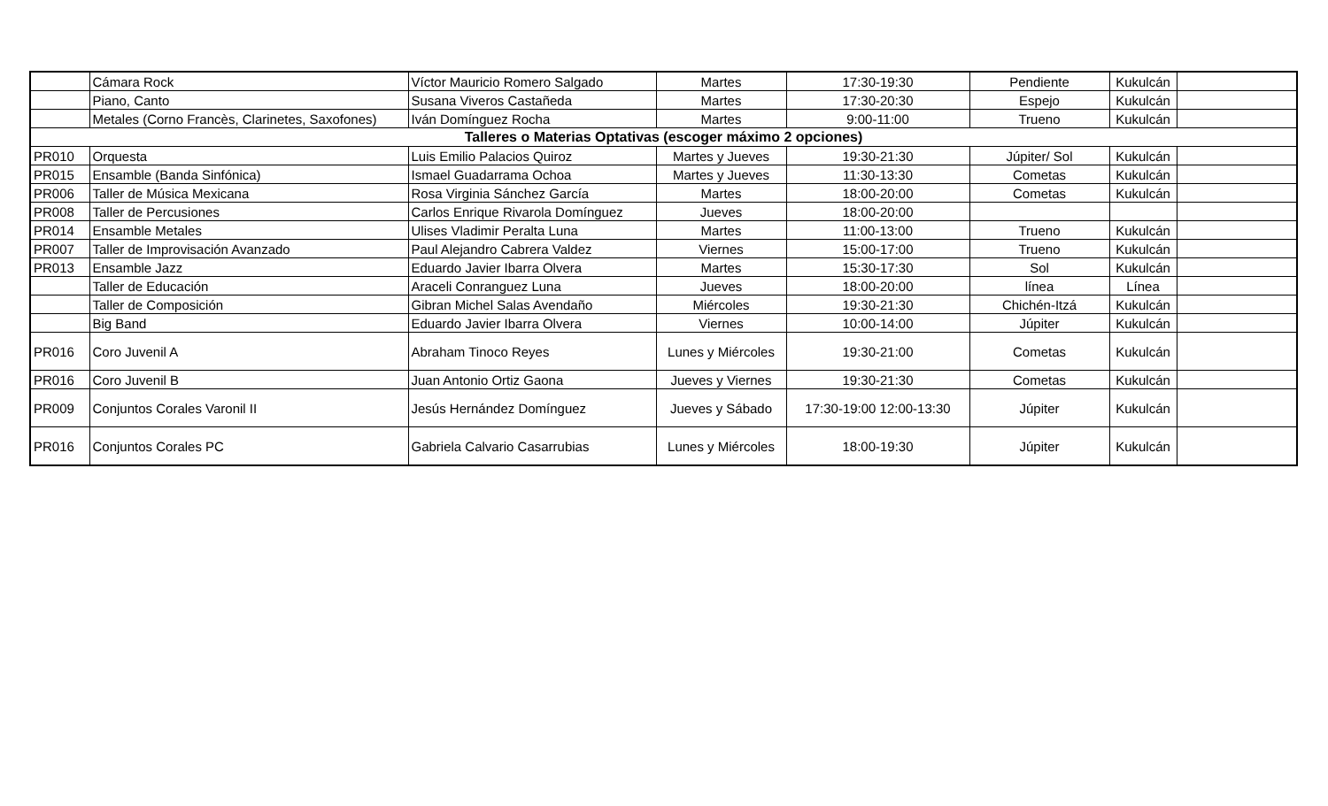| | Cámara Rock | Víctor Mauricio Romero Salgado | Martes | 17:30-19:30 | Pendiente | Kukulcán | |
| | Piano, Canto | Susana Viveros Castañeda | Martes | 17:30-20:30 | Espejo | Kukulcán | |
| | Metales (Corno Francès, Clarinetes, Saxofones) | Iván Domínguez Rocha | Martes | 9:00-11:00 | Trueno | Kukulcán | |
| Talleres o Materias Optativas (escoger máximo 2 opciones) | | | | | | | |
| PR010 | Orquesta | Luis Emilio Palacios Quiroz | Martes y Jueves | 19:30-21:30 | Júpiter/ Sol | Kukulcán | |
| PR015 | Ensamble (Banda Sinfónica) | Ismael Guadarrama Ochoa | Martes y Jueves | 11:30-13:30 | Cometas | Kukulcán | |
| PR006 | Taller de Música Mexicana | Rosa Virginia Sánchez García | Martes | 18:00-20:00 | Cometas | Kukulcán | |
| PR008 | Taller de Percusiones | Carlos Enrique Rivarola Domínguez | Jueves | 18:00-20:00 | | | |
| PR014 | Ensamble Metales | Ulises Vladimir Peralta Luna | Martes | 11:00-13:00 | Trueno | Kukulcán | |
| PR007 | Taller de Improvisación Avanzado | Paul Alejandro Cabrera Valdez | Viernes | 15:00-17:00 | Trueno | Kukulcán | |
| PR013 | Ensamble Jazz | Eduardo Javier Ibarra Olvera | Martes | 15:30-17:30 | Sol | Kukulcán | |
| | Taller de Educación | Araceli Conranguez Luna | Jueves | 18:00-20:00 | línea | Línea | |
| | Taller de Composición | Gibran Michel Salas Avendaño | Miércoles | 19:30-21:30 | Chichén-Itzá | Kukulcán | |
| | Big Band | Eduardo Javier Ibarra Olvera | Viernes | 10:00-14:00 | Júpiter | Kukulcán | |
| PR016 | Coro Juvenil A | Abraham Tinoco Reyes | Lunes y Miércoles | 19:30-21:00 | Cometas | Kukulcán | |
| PR016 | Coro Juvenil B | Juan Antonio Ortiz Gaona | Jueves y Viernes | 19:30-21:30 | Cometas | Kukulcán | |
| PR009 | Conjuntos Corales Varonil II | Jesús Hernández Domínguez | Jueves y Sábado | 17:30-19:00 12:00-13:30 | Júpiter | Kukulcán | |
| PR016 | Conjuntos Corales PC | Gabriela Calvario Casarrubias | Lunes y Miércoles | 18:00-19:30 | Júpiter | Kukulcán | |